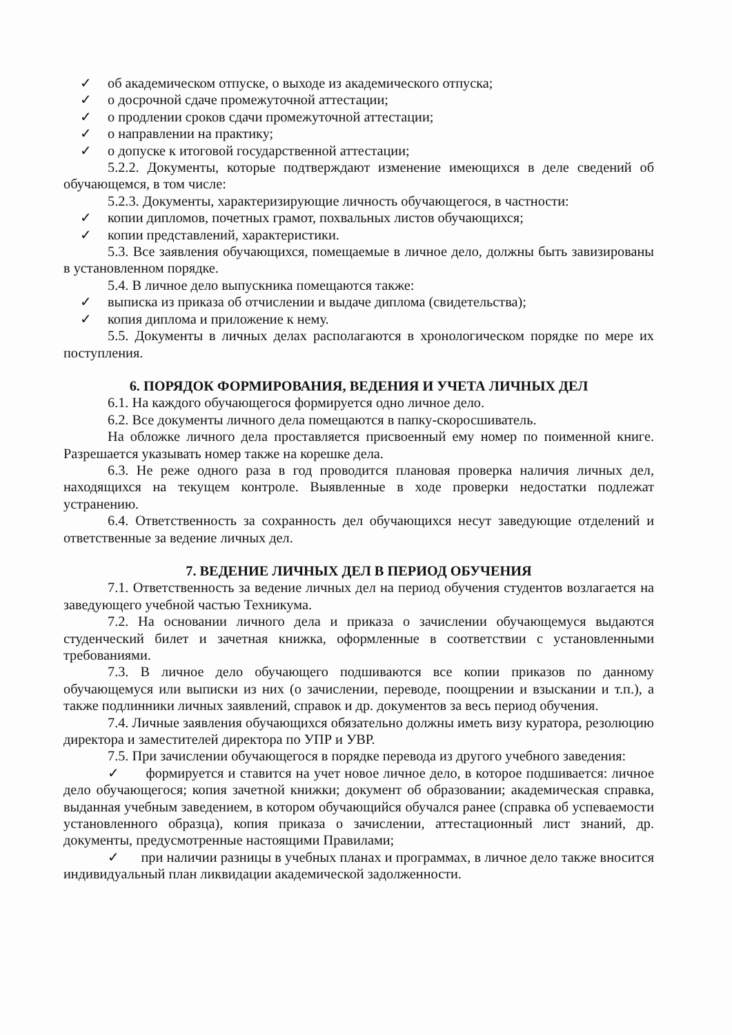✓ об академическом отпуске, о выходе из академического отпуска;
✓ о досрочной сдаче промежуточной аттестации;
✓ о продлении сроков сдачи промежуточной аттестации;
✓ о направлении на практику;
✓ о допуске к итоговой государственной аттестации;
5.2.2. Документы, которые подтверждают изменение имеющихся в деле сведений об обучающемся, в том числе:
5.2.3. Документы, характеризирующие личность обучающегося, в частности:
✓ копии дипломов, почетных грамот, похвальных листов обучающихся;
✓ копии представлений, характеристики.
5.3. Все заявления обучающихся, помещаемые в личное дело, должны быть завизированы в установленном порядке.
5.4. В личное дело выпускника помещаются также:
✓ выписка из приказа об отчислении и выдаче диплома (свидетельства);
✓ копия диплома и приложение к нему.
5.5. Документы в личных делах располагаются в хронологическом порядке по мере их поступления.
6. ПОРЯДОК ФОРМИРОВАНИЯ, ВЕДЕНИЯ И УЧЕТА ЛИЧНЫХ ДЕЛ
6.1. На каждого обучающегося формируется одно личное дело.
6.2. Все документы личного дела помещаются в папку-скоросшиватель.
На обложке личного дела проставляется присвоенный ему номер по поименной книге. Разрешается указывать номер также на корешке дела.
6.3. Не реже одного раза в год проводится плановая проверка наличия личных дел, находящихся на текущем контроле. Выявленные в ходе проверки недостатки подлежат устранению.
6.4. Ответственность за сохранность дел обучающихся несут заведующие отделений и ответственные за ведение личных дел.
7. ВЕДЕНИЕ ЛИЧНЫХ ДЕЛ В ПЕРИОД ОБУЧЕНИЯ
7.1. Ответственность за ведение личных дел на период обучения студентов возлагается на заведующего учебной частью Техникума.
7.2. На основании личного дела и приказа о зачислении обучающемуся выдаются студенческий билет и зачетная книжка, оформленные в соответствии с установленными требованиями.
7.3. В личное дело обучающего подшиваются все копии приказов по данному обучающемуся или выписки из них (о зачислении, переводе, поощрении и взыскании и т.п.), а также подлинники личных заявлений, справок и др. документов за весь период обучения.
7.4. Личные заявления обучающихся обязательно должны иметь визу куратора, резолюцию директора и заместителей директора по УПР и УВР.
7.5. При зачислении обучающегося в порядке перевода из другого учебного заведения:
✓ формируется и ставится на учет новое личное дело, в которое подшивается: личное дело обучающегося; копия зачетной книжки; документ об образовании; академическая справка, выданная учебным заведением, в котором обучающийся обучался ранее (справка об успеваемости установленного образца), копия приказа о зачислении, аттестационный лист знаний, др. документы, предусмотренные настоящими Правилами;
✓ при наличии разницы в учебных планах и программах, в личное дело также вносится индивидуальный план ликвидации академической задолженности.